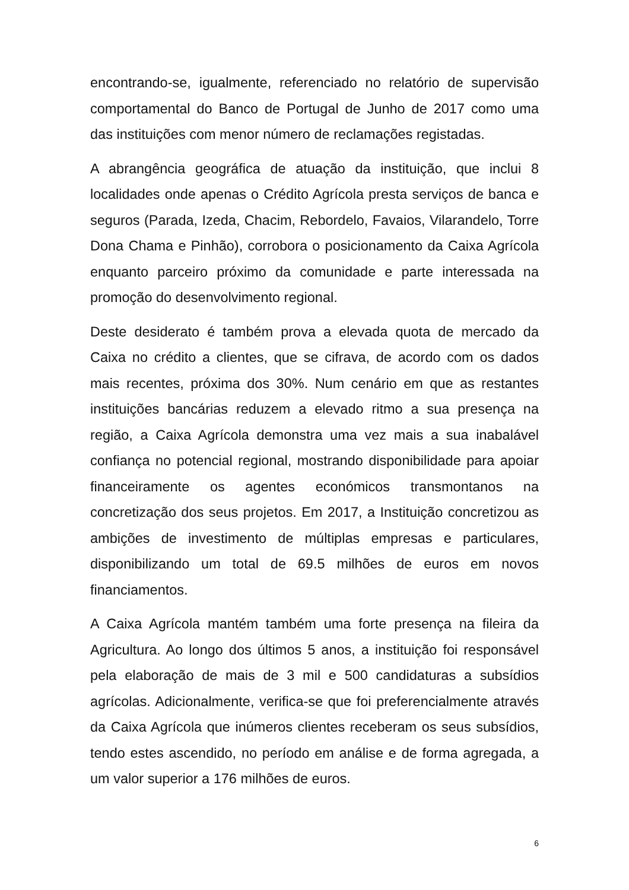encontrando-se, igualmente, referenciado no relatório de supervisão comportamental do Banco de Portugal de Junho de 2017 como uma das instituições com menor número de reclamações registadas.
A abrangência geográfica de atuação da instituição, que inclui 8 localidades onde apenas o Crédito Agrícola presta serviços de banca e seguros (Parada, Izeda, Chacim, Rebordelo, Favaios, Vilarandelo, Torre Dona Chama e Pinhão), corrobora o posicionamento da Caixa Agrícola enquanto parceiro próximo da comunidade e parte interessada na promoção do desenvolvimento regional.
Deste desiderato é também prova a elevada quota de mercado da Caixa no crédito a clientes, que se cifrava, de acordo com os dados mais recentes, próxima dos 30%. Num cenário em que as restantes instituições bancárias reduzem a elevado ritmo a sua presença na região, a Caixa Agrícola demonstra uma vez mais a sua inabalável confiança no potencial regional, mostrando disponibilidade para apoiar financeiramente os agentes económicos transmontanos na concretização dos seus projetos. Em 2017, a Instituição concretizou as ambições de investimento de múltiplas empresas e particulares, disponibilizando um total de 69.5 milhões de euros em novos financiamentos.
A Caixa Agrícola mantém também uma forte presença na fileira da Agricultura. Ao longo dos últimos 5 anos, a instituição foi responsável pela elaboração de mais de 3 mil e 500 candidaturas a subsídios agrícolas. Adicionalmente, verifica-se que foi preferencialmente através da Caixa Agrícola que inúmeros clientes receberam os seus subsídios, tendo estes ascendido, no período em análise e de forma agregada, a um valor superior a 176 milhões de euros.
6